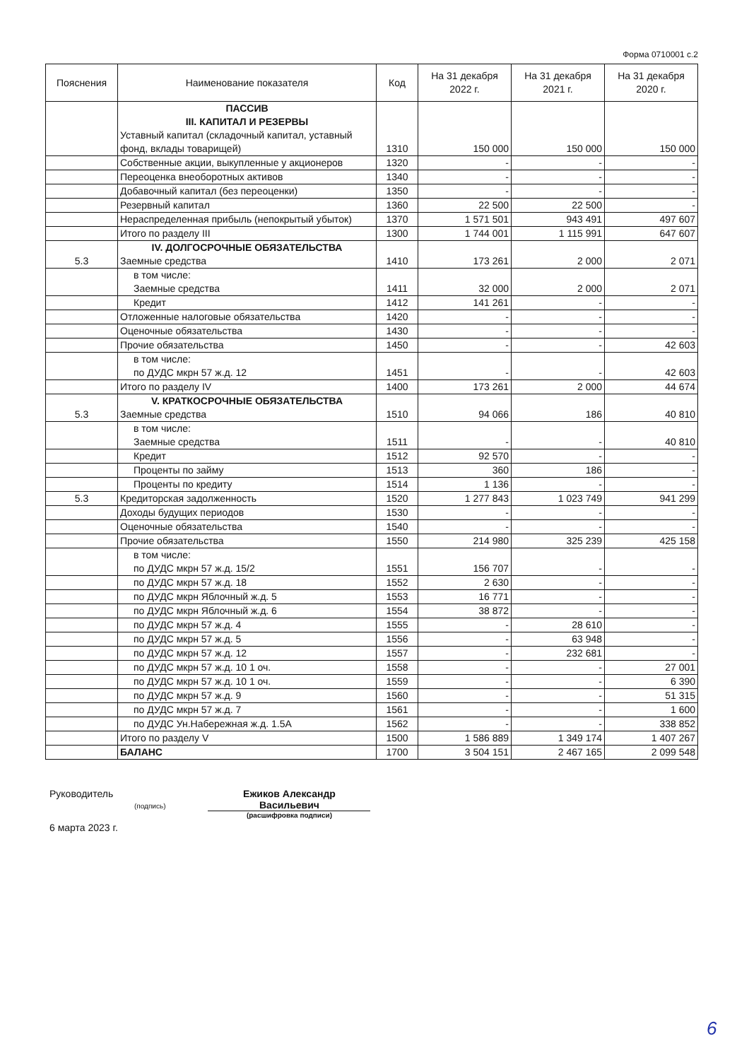Форма 0710001 с.2
| Пояснения | Наименование показателя | Код | На 31 декабря 2022 г. | На 31 декабря 2021 г. | На 31 декабря 2020 г. |
| --- | --- | --- | --- | --- | --- |
| | ПАССИВ III. КАПИТАЛ И РЕЗЕРВЫ Уставный капитал (складочный капитал, уставный фонд, вклады товарищей) | 1310 | 150 000 | 150 000 | 150 000 |
| | Собственные акции, выкупленные у акционеров | 1320 | - | - | - |
| | Переоценка внеоборотных активов | 1340 | - | - | - |
| | Добавочный капитал (без переоценки) | 1350 | - | - | - |
| | Резервный капитал | 1360 | 22 500 | 22 500 | - |
| | Нераспределенная прибыль (непокрытый убыток) | 1370 | 1 571 501 | 943 491 | 497 607 |
| | Итого по разделу III | 1300 | 1 744 001 | 1 115 991 | 647 607 |
| 5.3 | IV. ДОЛГОСРОЧНЫЕ ОБЯЗАТЕЛЬСТВА Заемные средства | 1410 | 173 261 | 2 000 | 2 071 |
| | в том числе: Заемные средства | 1411 | 32 000 | 2 000 | 2 071 |
| | Кредит | 1412 | 141 261 | - | - |
| | Отложенные налоговые обязательства | 1420 | - | - | - |
| | Оценочные обязательства | 1430 | - | - | - |
| | Прочие обязательства | 1450 | - | - | 42 603 |
| | в том числе: по ДУДС мкрн 57 ж.д. 12 | 1451 | - | - | 42 603 |
| | Итого по разделу IV | 1400 | 173 261 | 2 000 | 44 674 |
| 5.3 | V. КРАТКОСРОЧНЫЕ ОБЯЗАТЕЛЬСТВА Заемные средства | 1510 | 94 066 | 186 | 40 810 |
| | в том числе: Заемные средства | 1511 | - | - | 40 810 |
| | Кредит | 1512 | 92 570 | - | - |
| | Проценты по займу | 1513 | 360 | 186 | - |
| | Проценты по кредиту | 1514 | 1 136 | - | - |
| 5.3 | Кредиторская задолженность | 1520 | 1 277 843 | 1 023 749 | 941 299 |
| | Доходы будущих периодов | 1530 | - | - | - |
| | Оценочные обязательства | 1540 | - | - | - |
| | Прочие обязательства | 1550 | 214 980 | 325 239 | 425 158 |
| | в том числе: по ДУДС мкрн 57 ж.д. 15/2 | 1551 | 156 707 | - | - |
| | по ДУДС мкрн 57 ж.д. 18 | 1552 | 2 630 | - | - |
| | по ДУДС мкрн Яблочный ж.д. 5 | 1553 | 16 771 | - | - |
| | по ДУДС мкрн Яблочный ж.д. 6 | 1554 | 38 872 | - | - |
| | по ДУДС мкрн 57 ж.д. 4 | 1555 | - | 28 610 | - |
| | по ДУДС мкрн 57 ж.д. 5 | 1556 | - | 63 948 | - |
| | по ДУДС мкрн 57 ж.д. 12 | 1557 | - | 232 681 | - |
| | по ДУДС мкрн 57 ж.д. 10 1 оч. | 1558 | - | - | 27 001 |
| | по ДУДС мкрн 57 ж.д. 10 1 оч. | 1559 | - | - | 6 390 |
| | по ДУДС мкрн 57 ж.д. 9 | 1560 | - | - | 51 315 |
| | по ДУДС мкрн 57 ж.д. 7 | 1561 | - | - | 1 600 |
| | по ДУДС Ун.Набережная ж.д. 1.5А | 1562 | - | - | 338 852 |
| | Итого по разделу V | 1500 | 1 586 889 | 1 349 174 | 1 407 267 |
| | БАЛАНС | 1700 | 3 504 151 | 2 467 165 | 2 099 548 |
Руководитель
(подпись)
6 марта 2023 г.
Ежиков Александр
Васильевич
(расшифровка подписи)
6